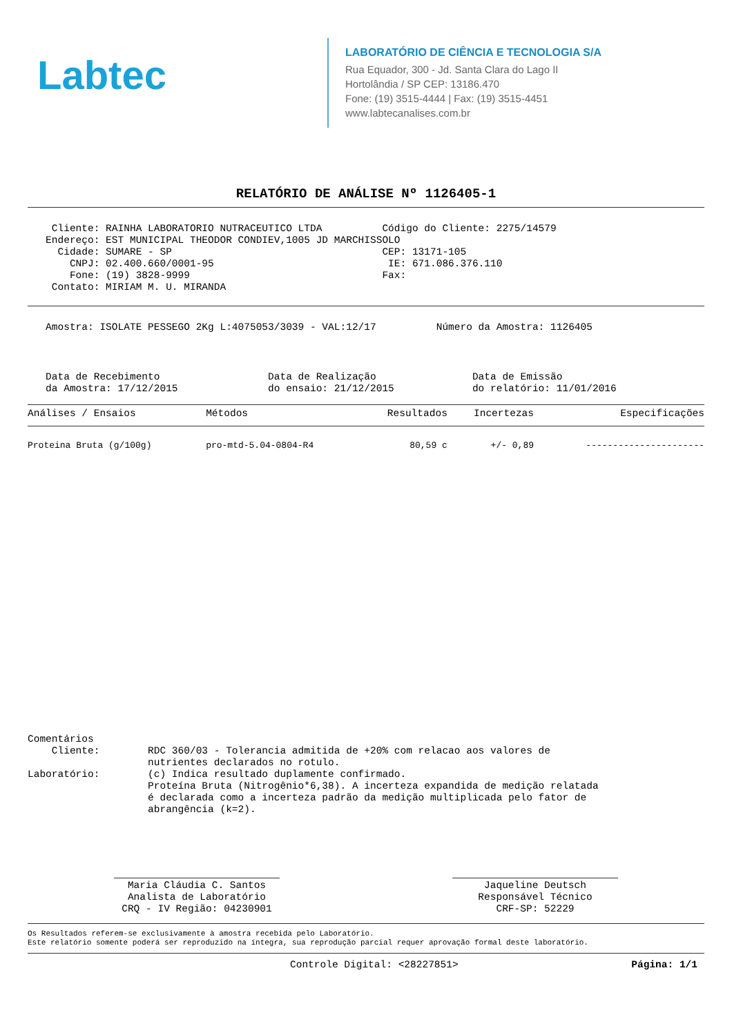Labtec
LABORATÓRIO DE CIÊNCIA E TECNOLOGIA S/A
Rua Equador, 300 - Jd. Santa Clara do Lago II
Hortolândia / SP CEP: 13186.470
Fone: (19) 3515-4444 | Fax: (19) 3515-4451
www.labtecanalises.com.br
RELATÓRIO DE ANÁLISE Nº 1126405-1
    Cliente: RAINHA LABORATORIO NUTRACEUTICO LTDA          Código do Cliente: 2275/14579
   Endereço: EST MUNICIPAL THEODOR CONDIEV,1005 JD MARCHISSOLO
     Cidade: SUMARE - SP                                   CEP: 13171-105
       CNPJ: 02.400.660/0001-95                             IE: 671.086.376.110
       Fone: (19) 3828-9999                                Fax:
    Contato: MIRIAM M. U. MIRANDA
   Amostra: ISOLATE PESSEGO 2Kg L:4075053/3039 - VAL:12/17          Número da Amostra: 1126405
   Data de Recebimento                  Data de Realização                Data de Emissão
   da Amostra: 17/12/2015               do ensaio: 21/12/2015             do relatório: 11/01/2016
| Análises / Ensaios | Métodos | Resultados | Incertezas | Especificações |
| --- | --- | --- | --- | --- |
| Proteina Bruta (g/100g) | pro-mtd-5.04-0804-R4 | 80,59 c | +/- 0,89 | ---------------------- |
Comentários
    Cliente:        RDC 360/03 - Tolerancia admitida de +20% com relacao aos valores de
                    nutrientes declarados no rotulo.
Laboratório:        (c) Indica resultado duplamente confirmado.
                    Proteína Bruta (Nitrogênio*6,38). A incerteza expandida de medição relatada
                    é declarada como a incerteza padrão da medição multiplicada pelo fator de
                    abrangência (k=2).
Maria Cláudia C. Santos
Analista de Laboratório
CRQ - IV Região: 04230901
Jaqueline Deutsch
Responsável Técnico
CRF-SP: 52229
Os Resultados referem-se exclusivamente à amostra recebida pelo Laboratório.
Este relatório somente poderá ser reproduzido na íntegra, sua reprodução parcial requer aprovação formal deste laboratório.
Controle Digital: <28227851> Página: 1/1